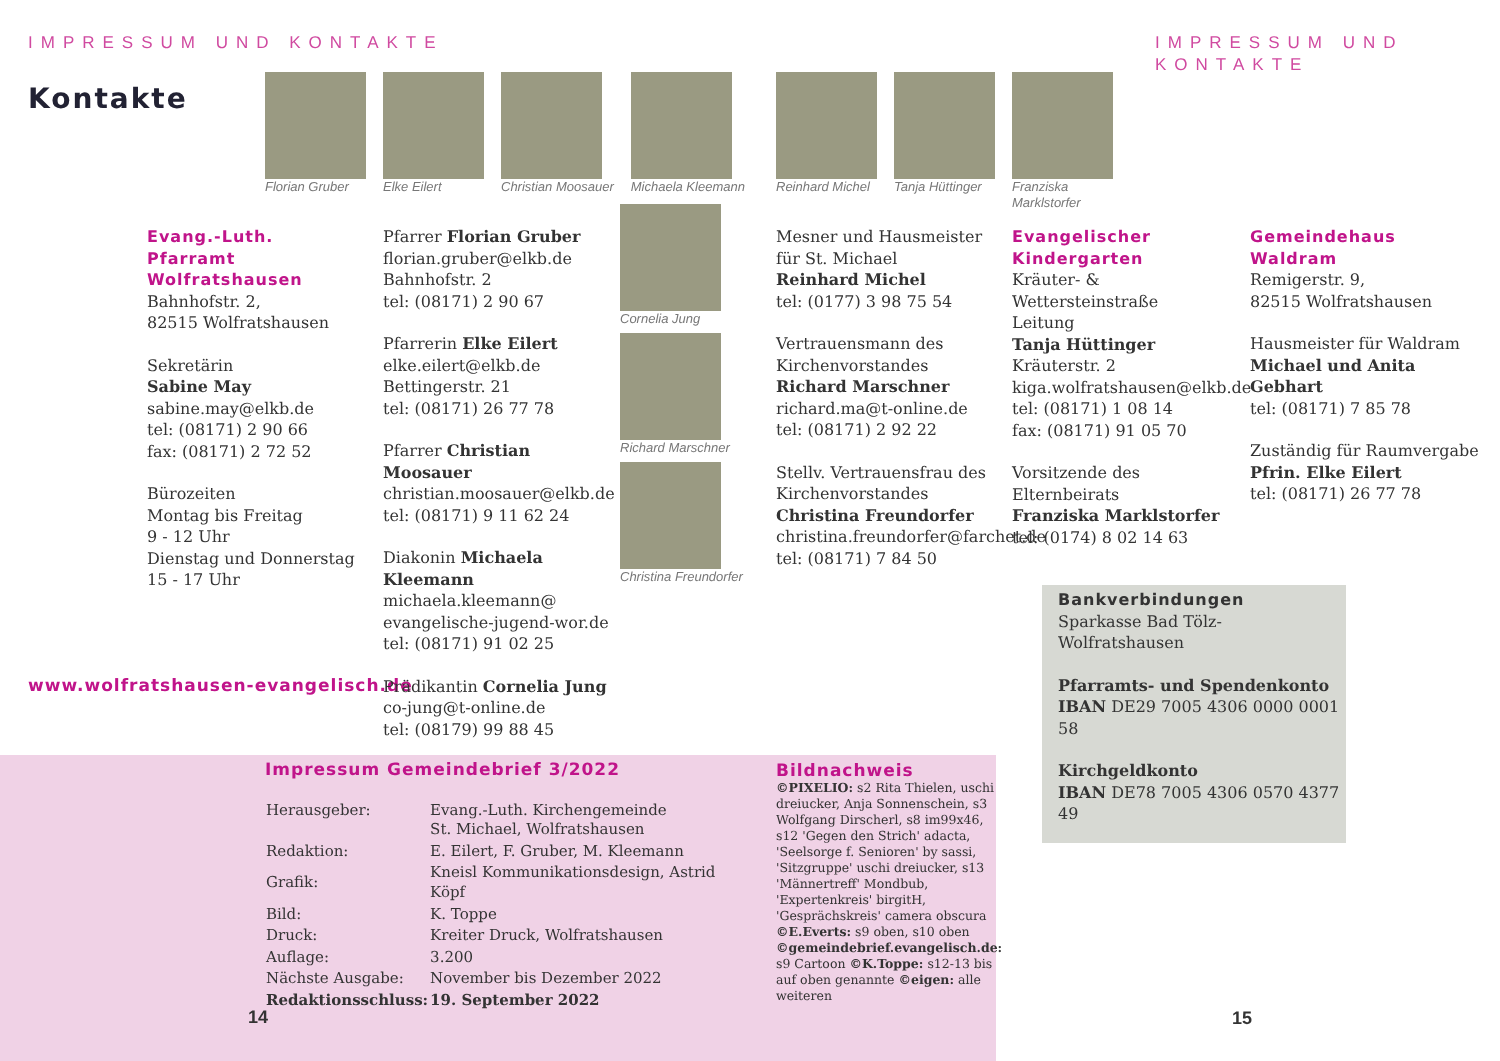IMPRESSUM UND KONTAKTE IMPRESSUM UND KONTAKTE
Kontakte
Florian Gruber Elke Eilert Christian Moosauer Michaela Kleemann
Reinhard Michel Tanja Hüttinger Franziska
Marklstorfer
Cornelia Jung
Richard Marschner
Christina Freundorfer
Evang.-Luth. Pfarramt Wolfratshausen
Bahnhofstr. 2,
82515 Wolfratshausen
Sekretärin
Sabine May
sabine.may@elkb.de
tel: (08171) 2 90 66
fax: (08171) 2 72 52
Bürozeiten
Montag bis Freitag
9 - 12 Uhr
Dienstag und Donnerstag
15 - 17 Uhr
www.wolfratshausen-evangelisch.de
Pfarrer Florian Gruber
florian.gruber@elkb.de
Bahnhofstr. 2
tel: (08171) 2 90 67
Pfarrerin Elke Eilert
elke.eilert@elkb.de
Bettingerstr. 21
tel: (08171) 26 77 78
Pfarrer Christian Moosauer
christian.moosauer@elkb.de
tel: (08171) 9 11 62 24
Diakonin Michaela Kleemann
michaela.kleemann@
evangelische-jugend-wor.de
tel: (08171) 91 02 25
Prädikantin Cornelia Jung
co-jung@t-online.de
tel: (08179) 99 88 45
Mesner und Hausmeister
für St. Michael
Reinhard Michel
tel: (0177) 3 98 75 54
Vertrauensmann des
Kirchenvorstandes
Richard Marschner
richard.ma@t-online.de
tel: (08171) 2 92 22
Stellv. Vertrauensfrau des
Kirchenvorstandes
Christina Freundorfer
christina.freundorfer@farchet.de
tel: (08171) 7 84 50
Evangelischer Kindergarten
Kräuter- & Wettersteinstraße
Leitung
Tanja Hüttinger
Kräuterstr. 2
kiga.wolfratshausen@elkb.de
tel: (08171) 1 08 14
fax: (08171) 91 05 70
Vorsitzende des Elternbeirats
Franziska Marklstorfer
tel: (0174) 8 02 14 63
Gemeindehaus Waldram
Remigerstr. 9,
82515 Wolfratshausen
Hausmeister für Waldram
Michael und Anita Gebhart
tel: (08171) 7 85 78
Zuständig für Raumvergabe
Pfrin. Elke Eilert
tel: (08171) 26 77 78
Impressum Gemeindebrief 3/2022
| Herausgeber: | Evang.-Luth. Kirchengemeinde St. Michael, Wolfratshausen |
| Redaktion: | E. Eilert, F. Gruber, M. Kleemann |
| Grafik: | Kneisl Kommunikationsdesign, Astrid Köpf |
| Bild: | K. Toppe |
| Druck: | Kreiter Druck, Wolfratshausen |
| Auflage: | 3.200 |
| Nächste Ausgabe: | November bis Dezember 2022 |
| Redaktionsschluss: | 19. September 2022 |
Bildnachweis
©PIXELIO: s2 Rita Thielen, uschi dreiucker, Anja Sonnenschein, s3 Wolfgang Dirscherl, s8 im99x46, s12 'Gegen den Strich' adacta, 'Seelsorge f. Senioren' by sassi, 'Sitzgruppe' uschi dreiucker, s13 'Männertreff' Mondbub, 'Expertenkreis' birgitH, 'Gesprächskreis' camera obscura ©E.Everts: s9 oben, s10 oben ©gemeindebrief.evangelisch.de: s9 Cartoon ©K.Toppe: s12-13 bis auf oben genannte ©eigen: alle weiteren
14
Bankverbindungen
Sparkasse Bad Tölz-Wolfratshausen
Pfarramts- und Spendenkonto
IBAN DE29 7005 4306 0000 0001 58
Kirchgeldkonto
IBAN DE78 7005 4306 0570 4377 49
15